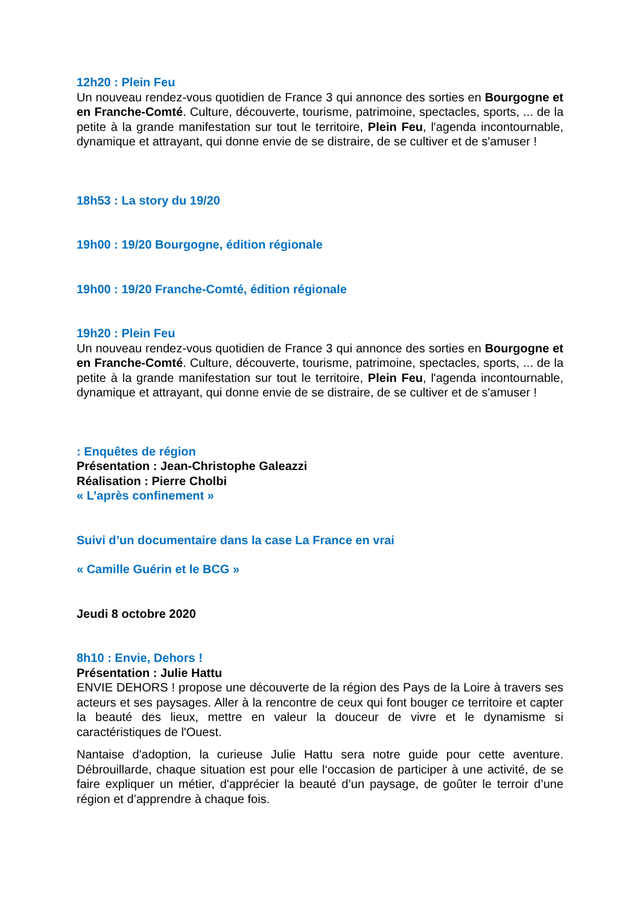12h20 : Plein Feu
Un nouveau rendez-vous quotidien de France 3 qui annonce des sorties en Bourgogne et en Franche-Comté. Culture, découverte, tourisme, patrimoine, spectacles, sports, ... de la petite à la grande manifestation sur tout le territoire, Plein Feu, l'agenda incontournable, dynamique et attrayant, qui donne envie de se distraire, de se cultiver et de s'amuser !
18h53 : La story du 19/20
19h00 : 19/20 Bourgogne, édition régionale
19h00 : 19/20 Franche-Comté, édition régionale
19h20 : Plein Feu
Un nouveau rendez-vous quotidien de France 3 qui annonce des sorties en Bourgogne et en Franche-Comté. Culture, découverte, tourisme, patrimoine, spectacles, sports, ... de la petite à la grande manifestation sur tout le territoire, Plein Feu, l'agenda incontournable, dynamique et attrayant, qui donne envie de se distraire, de se cultiver et de s'amuser !
: Enquêtes de région
Présentation : Jean-Christophe Galeazzi
Réalisation : Pierre Cholbi
« L’après confinement »
Suivi d’un documentaire dans la case La France en vrai
« Camille Guérin et le BCG »
Jeudi 8 octobre 2020
8h10 : Envie, Dehors !
Présentation : Julie Hattu
ENVIE DEHORS ! propose une découverte de la région des Pays de la Loire à travers ses acteurs et ses paysages. Aller à la rencontre de ceux qui font bouger ce territoire et capter la beauté des lieux, mettre en valeur la douceur de vivre et le dynamisme si caractéristiques de l'Ouest.
Nantaise d'adoption, la curieuse Julie Hattu sera notre guide pour cette aventure. Débrouillarde, chaque situation est pour elle l‘occasion de participer à une activité, de se faire expliquer un métier, d'apprécier la beauté d’un paysage, de goûter le terroir d’une région et d’apprendre à chaque fois.